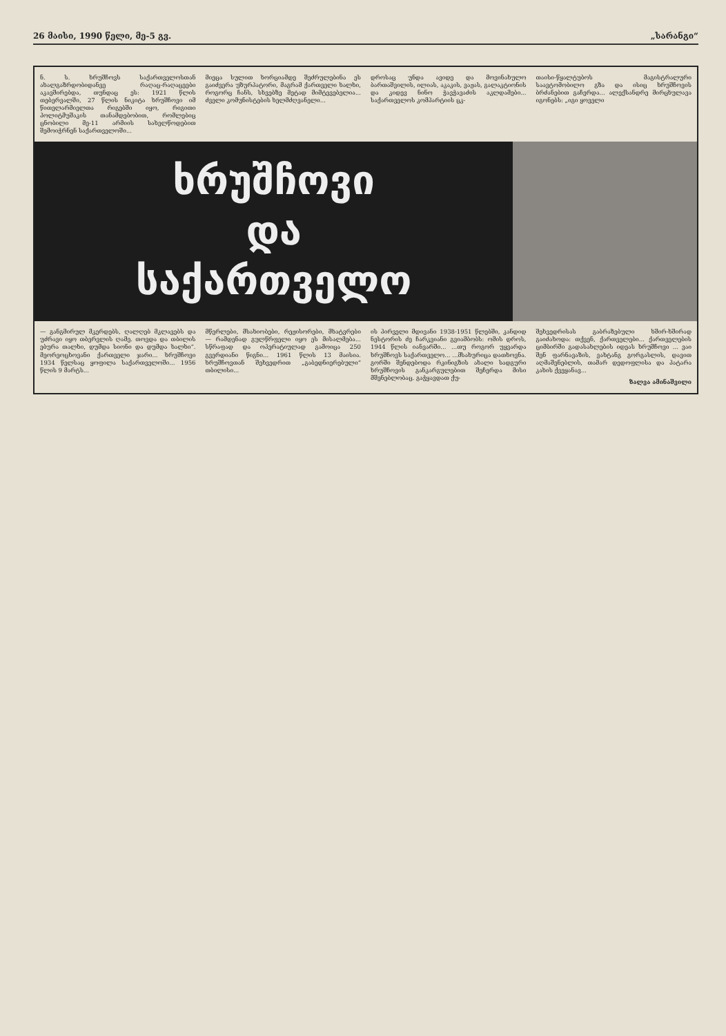26 მაისი, 1990 წელი, მე-5 გვ. „სარანგი“
ნ. ს. ხრუშჩოვს საქართველოსთან ახალგაზრდობიდანვე რაღაც-რაღაცეები აკავშირებდა, თუნდაც ეს: 1921 წლის თებერვალში, 27 წლის ნიკიტა ხრუშჩოვი იმ წითელარმიელთა რიგებში იყო, რიგითი პოლიტმუშაკის თანამდებობით, რომლებიც ცნობილი მე-11 არმიის სახელწოდებით შემოიჭრნენ საქართველოში...
მიეცა სულით ხორციამდე შეძრულებინა ეს გაიძვერა უზურპატორი, მაგრამ ქართველი ხალხი, როგორც ჩანს, სხვებზე მეტად მიმტევებელია... ძველი კომუნისტების ხელმძღვანელი...
დროსაც უნდა ავიდე და მოვინახულო ბართაშვილის, ილიას, აკაკის, ვაჟას, გალაკტიონის და კიდევ ნინო ჭავჭავაძის აკლდამები... საქართველოს კომპარტიის ცკ-
თაისი-წყალტუბოს მაგისტრალური საავტომობილო გზა და ისიც ხრუშჩოვის ბრძანებით გაჩერდა... ალექსანდრე მირცხულავა იგონებს: „იგი ყოველი
ხრუშჩოვი
და
საქართველო
— განგმირულ მკერდებს, ღალღებ მკლავებს და უძრავი იყო თბერვლის ღამე. თოვდა და თბილის ებურა თალხი, დუმდა სიონი და დუმდა ხალხი“. მეორეოცხოვანი ქართველი ჯარი... ხრუშჩოვი 1934 წელსაც ყოფილა საქართველოში... 1956 წლის 9 მარტს...
მწერლები, მსახიობები, რეჟისორები, მხატვრები — რამდენად გულწრფელი იყო ეს მისალმება... სწრაფად და ოპერატიულად გამოიცა 250 გვერდიანი წიგნი... 1961 წლის 13 მაისია. ხრუშჩოვთან შეხვედრით „გაბედნიერებული“ თბილისი...
ის პირველი მდივანი 1938-1951 წლებში, კანდიდ ნესტორის ძე ჩარკვიანი გვიამბობს: ომის დროს, 1944 წლის იანვარში... ...თუ როგორ უყვარდა ხრუშჩოვს საქართველო... ...მსახურიცა დათხოვნა. გორში შენდებოდა რკინიგზის ახალი სადგური ხრუშჩოვის განკარგულებით შეჩერდა მისი მშენებლობაც. გაჭყავდათ ქუ-
შეხვედრისას გაბრაზებული ხშირ-ხშირად გაიძახოდა: თქვენ, ქართველები... ქართველების ციმბირში გადასახლების იდეას ხრუშჩოვი ... ვაი შენ ფარნავაზის, ვახტანგ გორგასლის, დავით აღმაშენებლის, თამარ დედოფლისა და პატარა კახის ქვეყანავ...
ზალვა ამინაშვილი